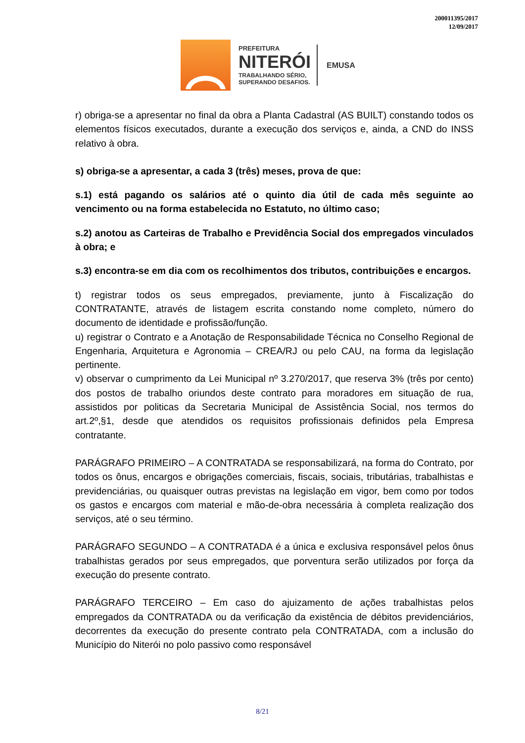200011395/2017
12/09/2017
PREFEITURA
NITERÓI
TRABALHANDO SÉRIO,
SUPERANDO DESAFIOS.
EMUSA
r) obriga-se a apresentar no final da obra a Planta Cadastral (AS BUILT) constando todos os elementos físicos executados, durante a execução dos serviços e, ainda, a CND do INSS relativo à obra.
s) obriga-se a apresentar, a cada 3 (três) meses, prova de que:
s.1) está pagando os salários até o quinto dia útil de cada mês seguinte ao vencimento ou na forma estabelecida no Estatuto, no último caso;
s.2) anotou as Carteiras de Trabalho e Previdência Social dos empregados vinculados à obra; e
s.3) encontra-se em dia com os recolhimentos dos tributos, contribuições e encargos.
t) registrar todos os seus empregados, previamente, junto à Fiscalização do CONTRATANTE, através de listagem escrita constando nome completo, número do documento de identidade e profissão/função.
u) registrar o Contrato e a Anotação de Responsabilidade Técnica no Conselho Regional de Engenharia, Arquitetura e Agronomia – CREA/RJ ou pelo CAU, na forma da legislação pertinente.
v) observar o cumprimento da Lei Municipal nº 3.270/2017, que reserva 3% (três por cento) dos postos de trabalho oriundos deste contrato para moradores em situação de rua, assistidos por politicas da Secretaria Municipal de Assistência Social, nos termos do art.2º,§1, desde que atendidos os requisitos profissionais definidos pela Empresa contratante.
PARÁGRAFO PRIMEIRO – A CONTRATADA se responsabilizará, na forma do Contrato, por todos os ônus, encargos e obrigações comerciais, fiscais, sociais, tributárias, trabalhistas e previdenciárias, ou quaisquer outras previstas na legislação em vigor, bem como por todos os gastos e encargos com material e mão-de-obra necessária à completa realização dos serviços, até o seu término.
PARÁGRAFO SEGUNDO – A CONTRATADA é a única e exclusiva responsável pelos ônus trabalhistas gerados por seus empregados, que porventura serão utilizados por força da execução do presente contrato.
PARÁGRAFO TERCEIRO – Em caso do ajuizamento de ações trabalhistas pelos empregados da CONTRATADA ou da verificação da existência de débitos previdenciários, decorrentes da execução do presente contrato pela CONTRATADA, com a inclusão do Município do Niterói no polo passivo como responsável
8/21